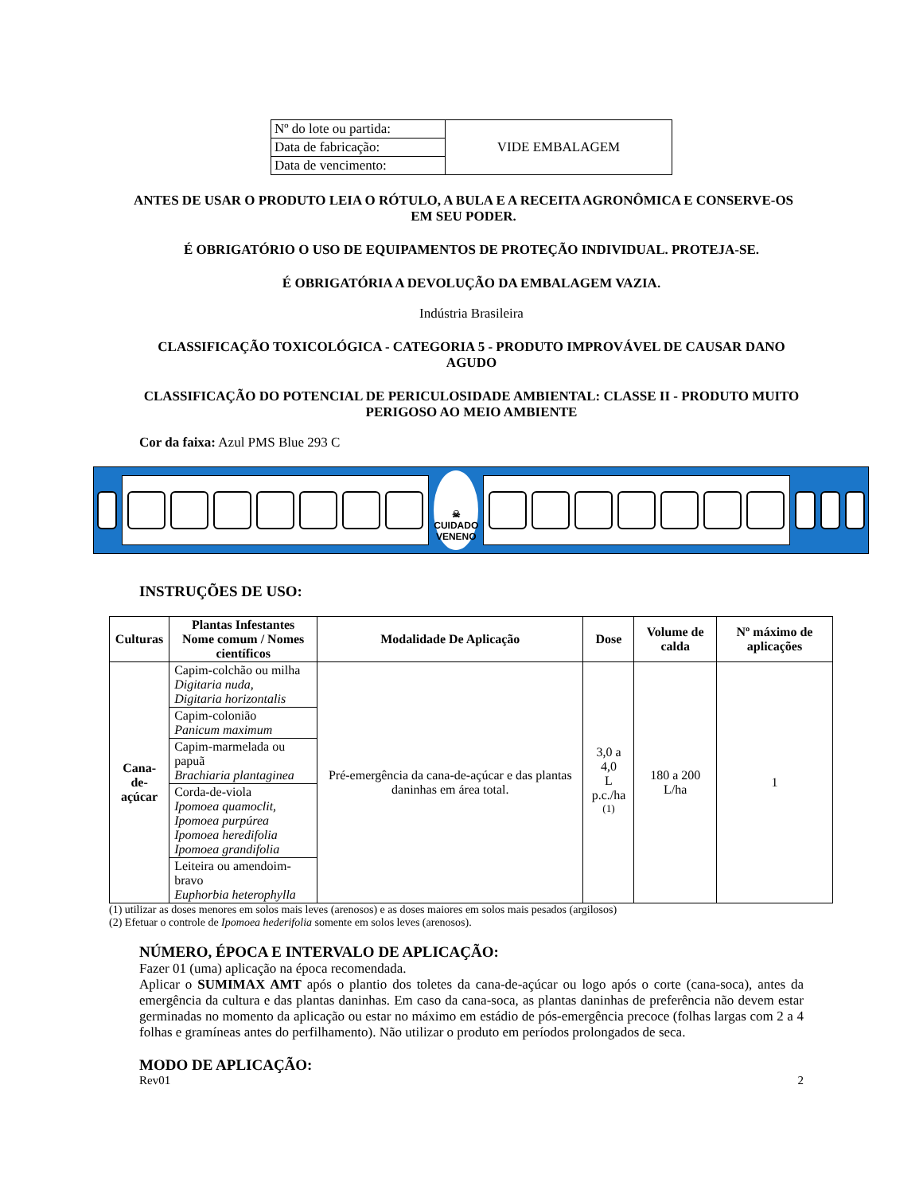| Nº do lote ou partida: | VIDE EMBALAGEM |
| Data de fabricação: | |
| Data de vencimento: | |
ANTES DE USAR O PRODUTO LEIA O RÓTULO, A BULA E A RECEITA AGRONÔMICA E CONSERVE-OS EM SEU PODER.
É OBRIGATÓRIO O USO DE EQUIPAMENTOS DE PROTEÇÃO INDIVIDUAL. PROTEJA-SE.
É OBRIGATÓRIA A DEVOLUÇÃO DA EMBALAGEM VAZIA.
Indústria Brasileira
CLASSIFICAÇÃO TOXICOLÓGICA - CATEGORIA 5 - PRODUTO IMPROVÁVEL DE CAUSAR DANO AGUDO
CLASSIFICAÇÃO DO POTENCIAL DE PERICULOSIDADE AMBIENTAL: CLASSE II - PRODUTO MUITO PERIGOSO AO MEIO AMBIENTE
Cor da faixa: Azul PMS Blue 293 C
☠
CUIDADO
VENENO
INSTRUÇÕES DE USO:
| Culturas | Plantas Infestantes Nome comum / Nomes científicos | Modalidade De Aplicação | Dose | Volume de calda | Nº máximo de aplicações |
| --- | --- | --- | --- | --- | --- |
| Cana-de- açúcar | Capim-colchão ou milha Digitaria nuda, Digitaria horizontalis | Pré-emergência da cana-de-açúcar e das plantas daninhas em área total. | 3,0 a 4,0 L p.c./ha <sup>(1)</sup> | 180 a 200 L/ha | 1 |
| | Capim-colonião Panicum maximum | | | | |
| | Capim-marmelada ou papuã Brachiaria plantaginea | | | | |
| | Corda-de-viola Ipomoea quamoclit, Ipomoea purpúrea Ipomoea heredifolia Ipomoea grandifolia | | | | |
| | Leiteira ou amendoim-bravo Euphorbia heterophylla | | | | |
(1) utilizar as doses menores em solos mais leves (arenosos) e as doses maiores em solos mais pesados (argilosos)
(2) Efetuar o controle de Ipomoea hederifolia somente em solos leves (arenosos).
NÚMERO, ÉPOCA E INTERVALO DE APLICAÇÃO:
Fazer 01 (uma) aplicação na época recomendada.
Aplicar o SUMIMAX AMT após o plantio dos toletes da cana-de-açúcar ou logo após o corte (cana-soca), antes da emergência da cultura e das plantas daninhas. Em caso da cana-soca, as plantas daninhas de preferência não devem estar germinadas no momento da aplicação ou estar no máximo em estádio de pós-emergência precoce (folhas largas com 2 a 4 folhas e gramíneas antes do perfilhamento). Não utilizar o produto em períodos prolongados de seca.
MODO DE APLICAÇÃO:
Rev01 2